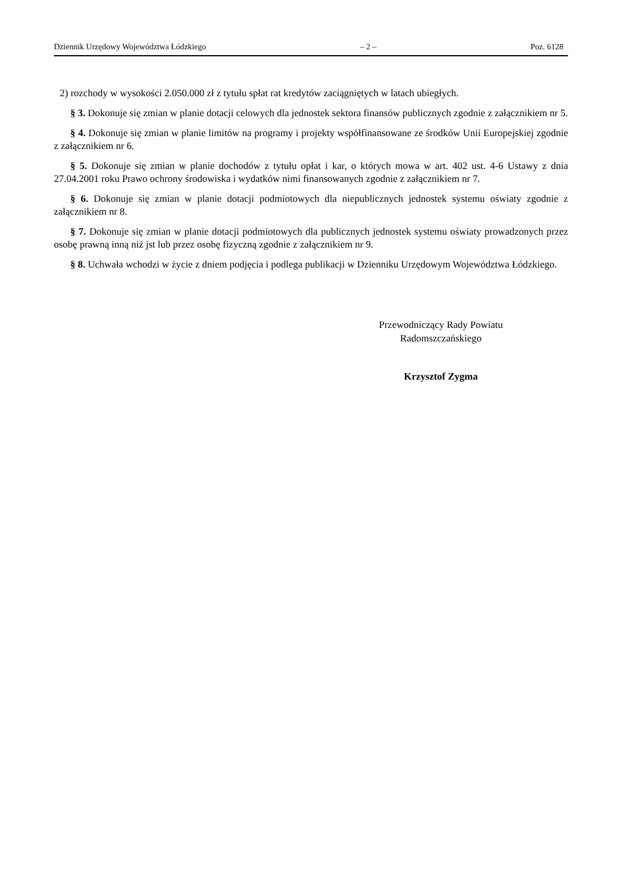Dziennik Urzędowy Województwa Łódzkiego – 2 – Poz. 6128
2) rozchody w wysokości 2.050.000 zł z tytułu spłat rat kredytów zaciągniętych w latach ubiegłych.
§ 3. Dokonuje się zmian w planie dotacji celowych dla jednostek sektora finansów publicznych zgodnie z załącznikiem nr 5.
§ 4. Dokonuje się zmian w planie limitów na programy i projekty współfinansowane ze środków Unii Europejskiej zgodnie z załącznikiem nr 6.
§ 5. Dokonuje się zmian w planie dochodów z tytułu opłat i kar, o których mowa w art. 402 ust. 4-6 Ustawy z dnia 27.04.2001 roku Prawo ochrony środowiska i wydatków nimi finansowanych zgodnie z załącznikiem nr 7.
§ 6. Dokonuje się zmian w planie dotacji podmiotowych dla niepublicznych jednostek systemu oświaty zgodnie z załącznikiem nr 8.
§ 7. Dokonuje się zmian w planie dotacji podmiotowych dla publicznych jednostek systemu oświaty prowadzonych przez osobę prawną inną niż jst lub przez osobę fizyczną zgodnie z załącznikiem nr 9.
§ 8. Uchwała wchodzi w życie z dniem podjęcia i podlega publikacji w Dzienniku Urzędowym Województwa Łódzkiego.
Przewodniczący Rady Powiatu
Radomszczańskiego
Krzysztof Zygma